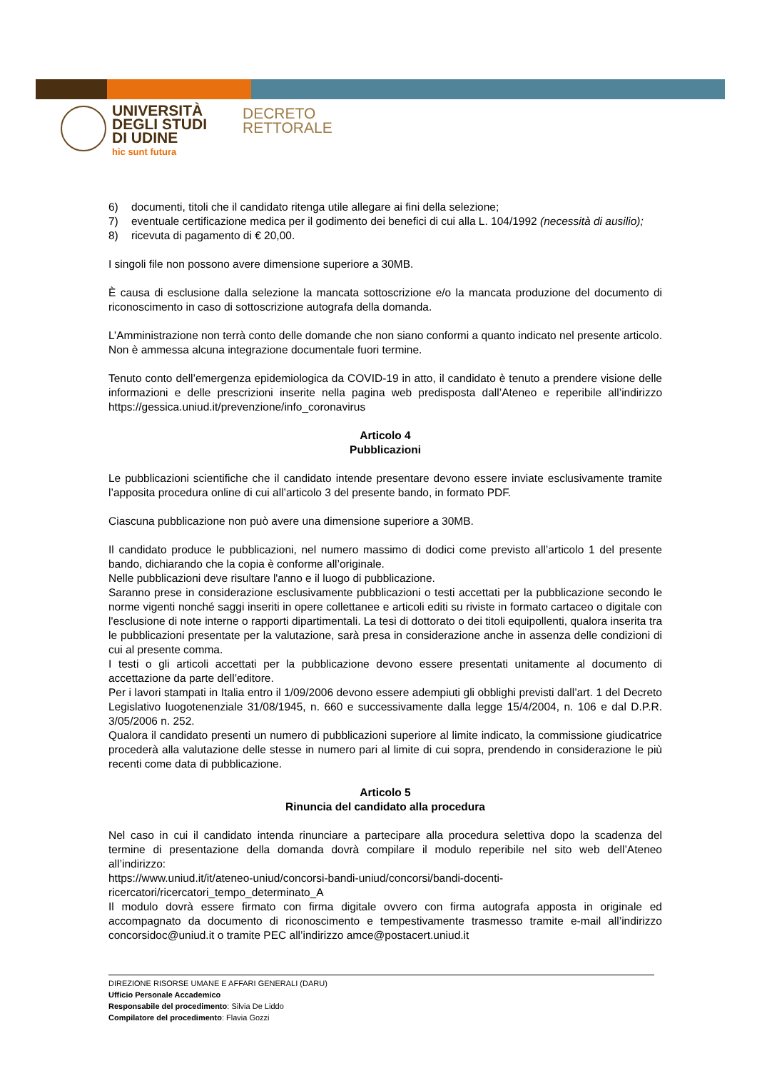UNIVERSITÀ
DEGLI STUDI
DI UDINE
hic sunt futura
DECRETO
RETTORALE
6) documenti, titoli che il candidato ritenga utile allegare ai fini della selezione;
7) eventuale certificazione medica per il godimento dei benefici di cui alla L. 104/1992 (necessità di ausilio);
8) ricevuta di pagamento di € 20,00.
I singoli file non possono avere dimensione superiore a 30MB.
È causa di esclusione dalla selezione la mancata sottoscrizione e/o la mancata produzione del documento di riconoscimento in caso di sottoscrizione autografa della domanda.
L’Amministrazione non terrà conto delle domande che non siano conformi a quanto indicato nel presente articolo. Non è ammessa alcuna integrazione documentale fuori termine.
Tenuto conto dell’emergenza epidemiologica da COVID-19 in atto, il candidato è tenuto a prendere visione delle informazioni e delle prescrizioni inserite nella pagina web predisposta dall’Ateneo e reperibile all’indirizzo https://gessica.uniud.it/prevenzione/info_coronavirus
Articolo 4
Pubblicazioni
Le pubblicazioni scientifiche che il candidato intende presentare devono essere inviate esclusivamente tramite l’apposita procedura online di cui all’articolo 3 del presente bando, in formato PDF.
Ciascuna pubblicazione non può avere una dimensione superiore a 30MB.
Il candidato produce le pubblicazioni, nel numero massimo di dodici come previsto all’articolo 1 del presente bando, dichiarando che la copia è conforme all’originale.
Nelle pubblicazioni deve risultare l'anno e il luogo di pubblicazione.
Saranno prese in considerazione esclusivamente pubblicazioni o testi accettati per la pubblicazione secondo le norme vigenti nonché saggi inseriti in opere collettanee e articoli editi su riviste in formato cartaceo o digitale con l'esclusione di note interne o rapporti dipartimentali. La tesi di dottorato o dei titoli equipollenti, qualora inserita tra le pubblicazioni presentate per la valutazione, sarà presa in considerazione anche in assenza delle condizioni di cui al presente comma.
I testi o gli articoli accettati per la pubblicazione devono essere presentati unitamente al documento di accettazione da parte dell’editore.
Per i lavori stampati in Italia entro il 1/09/2006 devono essere adempiuti gli obblighi previsti dall’art. 1 del Decreto Legislativo luogotenenziale 31/08/1945, n. 660 e successivamente dalla legge 15/4/2004, n. 106 e dal D.P.R. 3/05/2006 n. 252.
Qualora il candidato presenti un numero di pubblicazioni superiore al limite indicato, la commissione giudicatrice procederà alla valutazione delle stesse in numero pari al limite di cui sopra, prendendo in considerazione le più recenti come data di pubblicazione.
Articolo 5
Rinuncia del candidato alla procedura
Nel caso in cui il candidato intenda rinunciare a partecipare alla procedura selettiva dopo la scadenza del termine di presentazione della domanda dovrà compilare il modulo reperibile nel sito web dell’Ateneo all’indirizzo:
https://www.uniud.it/it/ateneo-uniud/concorsi-bandi-uniud/concorsi/bandi-docenti-ricercatori/ricercatori_tempo_determinato_A
Il modulo dovrà essere firmato con firma digitale ovvero con firma autografa apposta in originale ed accompagnato da documento di riconoscimento e tempestivamente trasmesso tramite e-mail all’indirizzo concorsidoc@uniud.it o tramite PEC all’indirizzo amce@postacert.uniud.it
DIREZIONE RISORSE UMANE E AFFARI GENERALI (DARU)
Ufficio Personale Accademico
Responsabile del procedimento: Silvia De Liddo
Compilatore del procedimento: Flavia Gozzi